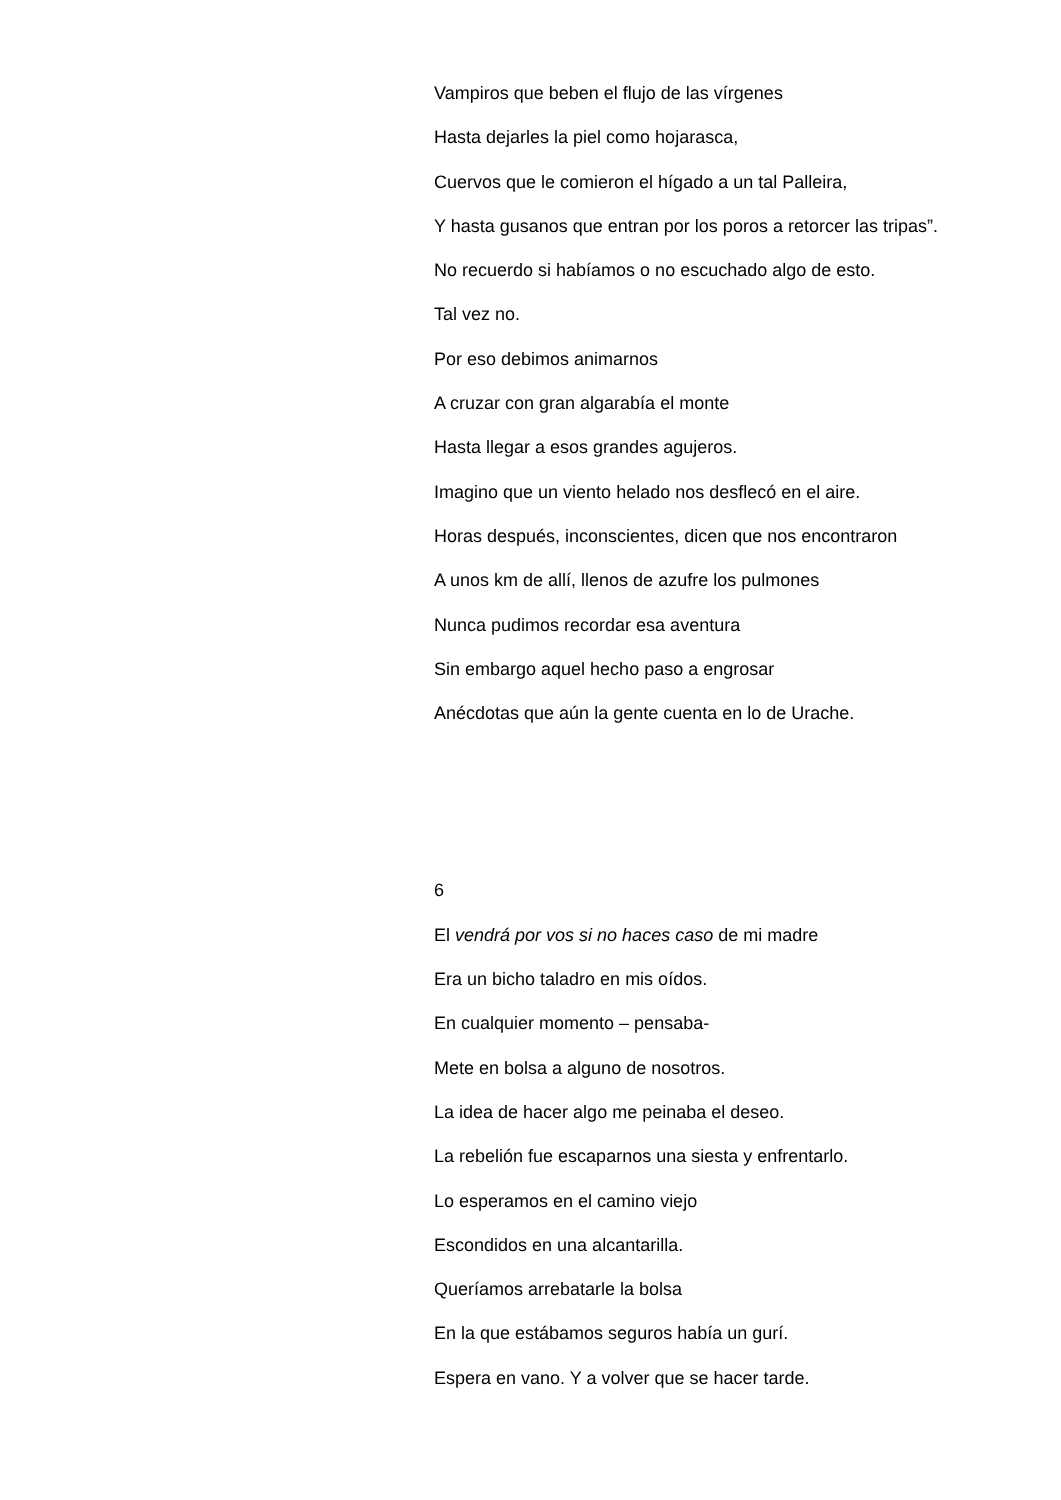Vampiros que beben el flujo de las vírgenes
Hasta dejarles la piel como hojarasca,
Cuervos que le comieron el hígado a un tal Palleira,
Y hasta gusanos que entran por los poros a retorcer las tripas”.
No recuerdo si habíamos o no escuchado algo de esto.
Tal vez no.
Por eso debimos animarnos
A cruzar con gran algarabía el monte
Hasta llegar a esos grandes agujeros.
Imagino que un viento helado nos desflecó en el aire.
Horas después, inconscientes, dicen que nos encontraron
A unos km de allí, llenos de azufre los pulmones
Nunca pudimos recordar esa aventura
Sin embargo aquel hecho paso a engrosar
Anécdotas que aún la gente cuenta en lo de Urache.
6
El vendrá por vos si no haces caso de mi madre
Era un bicho taladro en mis oídos.
En cualquier momento – pensaba-
Mete en bolsa a alguno de nosotros.
La idea de hacer algo me peinaba el deseo.
La rebelión fue escaparnos una siesta y enfrentarlo.
Lo esperamos en el camino viejo
Escondidos en una alcantarilla.
Queríamos arrebatarle la bolsa
En la que estábamos seguros había un gurí.
Espera en vano. Y a volver que se hacer tarde.